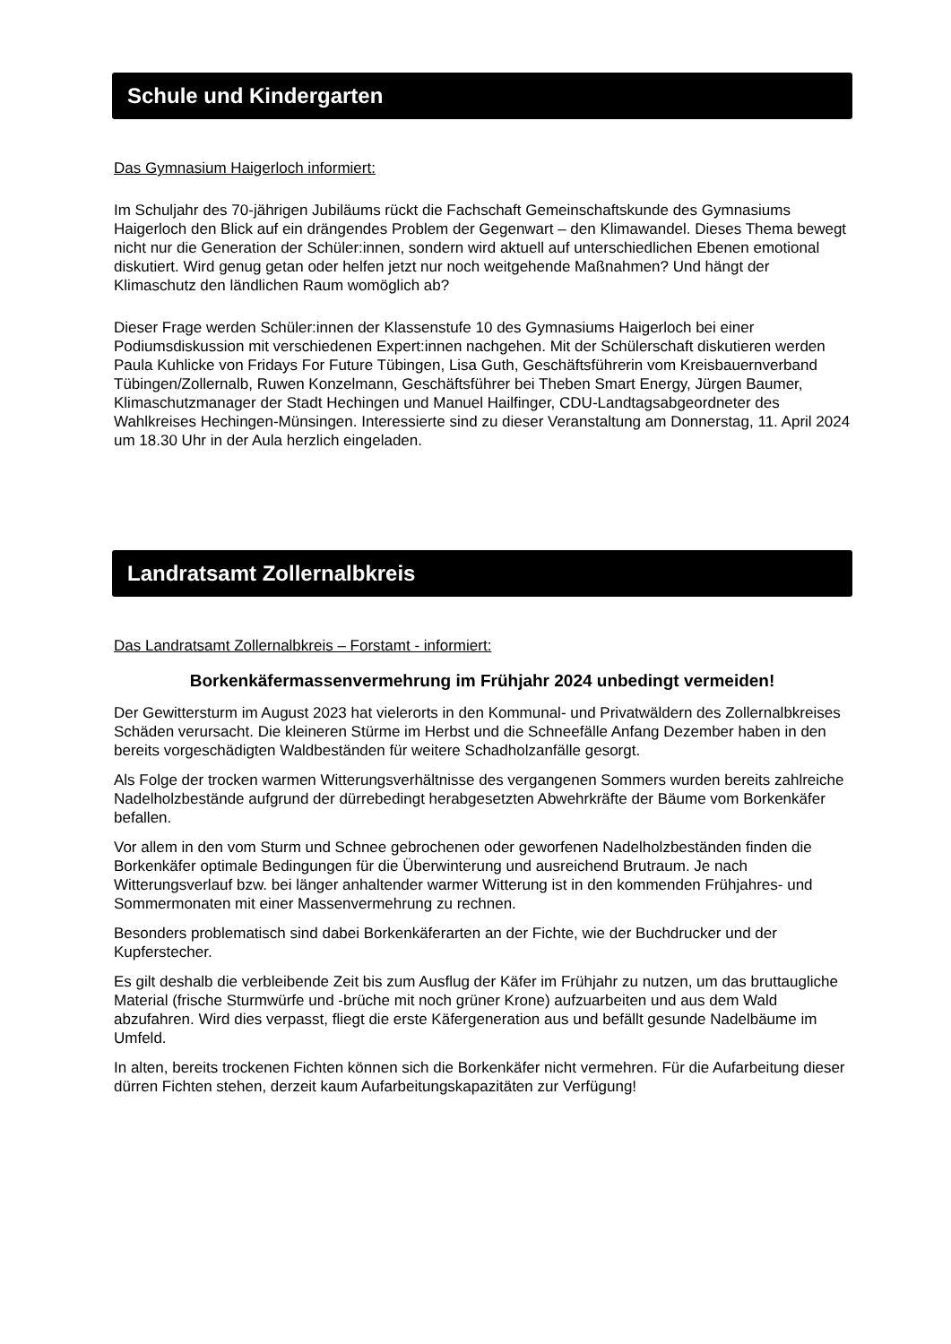Schule und Kindergarten
Das Gymnasium Haigerloch informiert:
Im Schuljahr des 70-jährigen Jubiläums rückt die Fachschaft Gemeinschaftskunde des Gymnasiums Haigerloch den Blick auf ein drängendes Problem der Gegenwart – den Klimawandel. Dieses Thema bewegt nicht nur die Generation der Schüler:innen, sondern wird aktuell auf unterschiedlichen Ebenen emotional diskutiert. Wird genug getan oder helfen jetzt nur noch weitgehende Maßnahmen? Und hängt der Klimaschutz den ländlichen Raum womöglich ab?
Dieser Frage werden Schüler:innen der Klassenstufe 10 des Gymnasiums Haigerloch bei einer Podiumsdiskussion mit verschiedenen Expert:innen nachgehen. Mit der Schülerschaft diskutieren werden Paula Kuhlicke von Fridays For Future Tübingen, Lisa Guth, Geschäftsführerin vom Kreisbauernverband Tübingen/Zollernalb, Ruwen Konzelmann, Geschäftsführer bei Theben Smart Energy, Jürgen Baumer, Klimaschutzmanager der Stadt Hechingen und Manuel Hailfinger, CDU-Landtagsabgeordneter des Wahlkreises Hechingen-Münsingen. Interessierte sind zu dieser Veranstaltung am Donnerstag, 11. April 2024 um 18.30 Uhr in der Aula herzlich eingeladen.
Landratsamt Zollernalbkreis
Das Landratsamt Zollernalbkreis – Forstamt - informiert:
Borkenkäfermassenvermehrung im Frühjahr 2024 unbedingt vermeiden!
Der Gewittersturm im August 2023 hat vielerorts in den Kommunal- und Privatwäldern des Zollernalbkreises Schäden verursacht. Die kleineren Stürme im Herbst und die Schneefälle Anfang Dezember haben in den bereits vorgeschädigten Waldbeständen für weitere Schadholzanfälle gesorgt.
Als Folge der trocken warmen Witterungsverhältnisse des vergangenen Sommers wurden bereits zahlreiche Nadelholzbestände aufgrund der dürrebedingt herabgesetzten Abwehrkräfte der Bäume vom Borkenkäfer befallen.
Vor allem in den vom Sturm und Schnee gebrochenen oder geworfenen Nadelholzbeständen finden die Borkenkäfer optimale Bedingungen für die Überwinterung und ausreichend Brutraum. Je nach Witterungsverlauf bzw. bei länger anhaltender warmer Witterung ist in den kommenden Frühjahres- und Sommermonaten mit einer Massenvermehrung zu rechnen.
Besonders problematisch sind dabei Borkenkäferarten an der Fichte, wie der Buchdrucker und der Kupferstecher.
Es gilt deshalb die verbleibende Zeit bis zum Ausflug der Käfer im Frühjahr zu nutzen, um das bruttaugliche Material (frische Sturmwürfe und -brüche mit noch grüner Krone) aufzuarbeiten und aus dem Wald abzufahren. Wird dies verpasst, fliegt die erste Käfergeneration aus und befällt gesunde Nadelbäume im Umfeld.
In alten, bereits trockenen Fichten können sich die Borkenkäfer nicht vermehren. Für die Aufarbeitung dieser dürren Fichten stehen, derzeit kaum Aufarbeitungskapazitäten zur Verfügung!